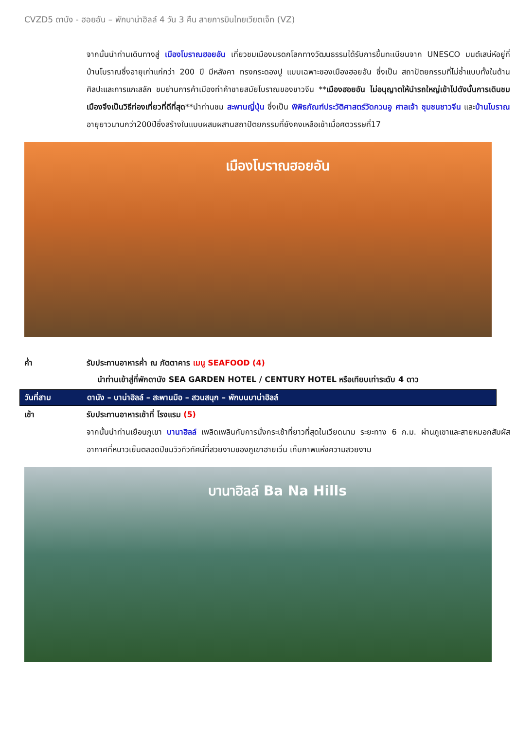CVZD5 ดานัง - ฮอยอัน – พักบาน่าฮิลล์ 4 วัน 3 คืน สายการบินไทยเวียตเจ็ท (VZ)
จากนั้นนำท่านเดินทางสู่ เมืองโบราณฮอยอัน เที่ยวชมเมืองมรดกโลกทางวัฒนธรรมได้รับการขึ้นทะเบียนจาก UNESCO มนต์เสน่ห์อยู่ที่บ้านโบราณซึ่งอายุเก่าแก่กว่า 200 ปี มีหลังคา ทรงกระดองปู แบบเฉพาะของเมืองฮอยอัน ซึ่งเป็น สถาปัตยกรรมที่ไม่ซ้ำแบบทั้งในด้านศิลปะและการแกะสลัก ชมย่านการค้าเมืองท่าค้าขายสมัยโบราณของชาวจีน **เมืองฮอยอัน ไม่อนุญาตให้นำรถใหญ่เข้าไปดังนั้นการเดินชมเมืองจึงเป็นวิธีท่องเที่ยวที่ดีที่สุด**นำท่านชม สะพานญี่ปุ่น ซึ่งเป็น พิพิธภัณฑ์ประวัติศาสตร์วัดกวนอู ศาลเจ้า ชุมชนชาวจีน และบ้านโบราณอายุยาวนานกว่า200ปีซึ่งสร้างในแบบผสมผสานสถาปัตยกรรมที่ยังคงเหลือเข้าเมื่อศตวรรษที่17
เมืองโบราณฮอยอัน
ค่ำ รับประทานอาหารค่ำ ณ ภัตตาคาร เมนู SEAFOOD (4)
นำท่านเข้าสู่ที่พักดานัง SEA GARDEN HOTEL / CENTURY HOTEL หรือเทียบเท่าระดับ 4 ดาว
วันที่สาม ดานัง – บาน่าฮิลล์ – สะพานมือ – สวนสนุก – พักบนบาน่าฮิลล์
เช้า รับประทานอาหารเช้าที่ โรงแรม (5)
จากนั้นนำท่านเยือนภูเขา บานาฮิลล์ เพลิดเพลินกับการนั่งกระเช้าที่ยาวที่สุดในเวียดนาม ระยะทาง 6 ก.ม. ผ่านภูเขาและสายหมอกสัมผัสอากาศที่หนาวเย็นตลอดปีชมวิวทิวทัศน์ที่สวยงามของภูเขาฮายเวิ่น เก็บภาพแห่งความสวยงาม
บานาฮิลล์ Ba Na Hills